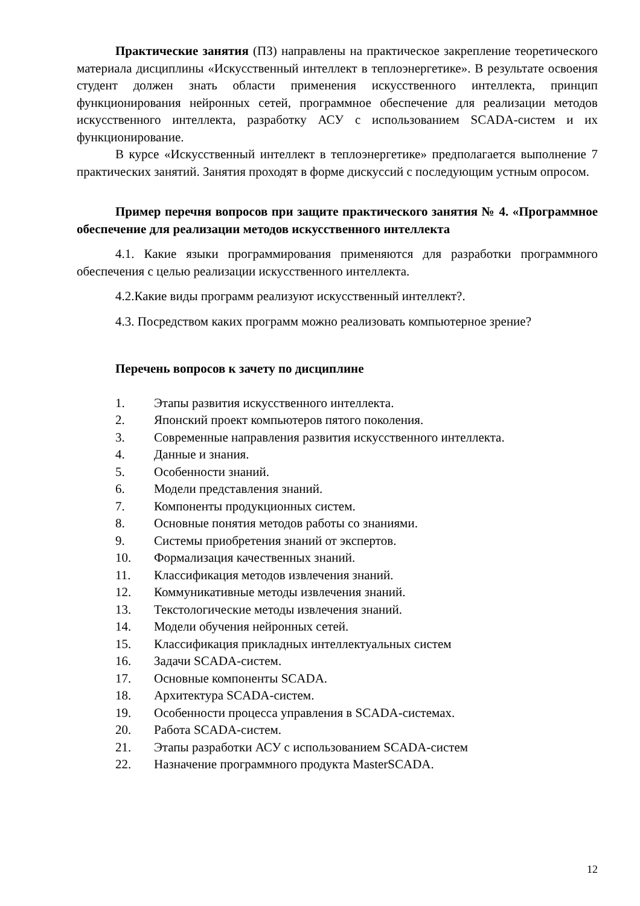Практические занятия (ПЗ) направлены на практическое закрепление теоретического материала дисциплины «Искусственный интеллект в теплоэнергетике». В результате освоения студент должен знать области применения искусственного интеллекта, принцип функционирования нейронных сетей, программное обеспечение для реализации методов искусственного интеллекта, разработку АСУ с использованием SCADA-систем и их функционирование.
В курсе «Искусственный интеллект в теплоэнергетике» предполагается выполнение 7 практических занятий. Занятия проходят в форме дискуссий с последующим устным опросом.
Пример перечня вопросов при защите практического занятия № 4. «Программное обеспечение для реализации методов искусственного интеллекта
4.1. Какие языки программирования применяются для разработки программного обеспечения с целью реализации искусственного интеллекта.
4.2.Какие виды программ реализуют искусственный интеллект?.
4.3. Посредством каких программ можно реализовать компьютерное зрение?
Перечень вопросов к зачету по дисциплине
1. Этапы развития искусственного интеллекта.
2. Японский проект компьютеров пятого поколения.
3. Современные направления развития искусственного интеллекта.
4. Данные и знания.
5. Особенности знаний.
6. Модели представления знаний.
7. Компоненты продукционных систем.
8. Основные понятия методов работы со знаниями.
9. Системы приобретения знаний от экспертов.
10. Формализация качественных знаний.
11. Классификация методов извлечения знаний.
12. Коммуникативные методы извлечения знаний.
13. Текстологические методы извлечения знаний.
14. Модели обучения нейронных сетей.
15. Классификация прикладных интеллектуальных систем
16. Задачи SCADA-систем.
17. Основные компоненты SCADA.
18. Архитектура SCADA-систем.
19. Особенности процесса управления в SCADA-системах.
20. Работа SCADA-систем.
21. Этапы разработки АСУ с использованием SCADA-систем
22. Назначение программного продукта MasterSCADA.
12